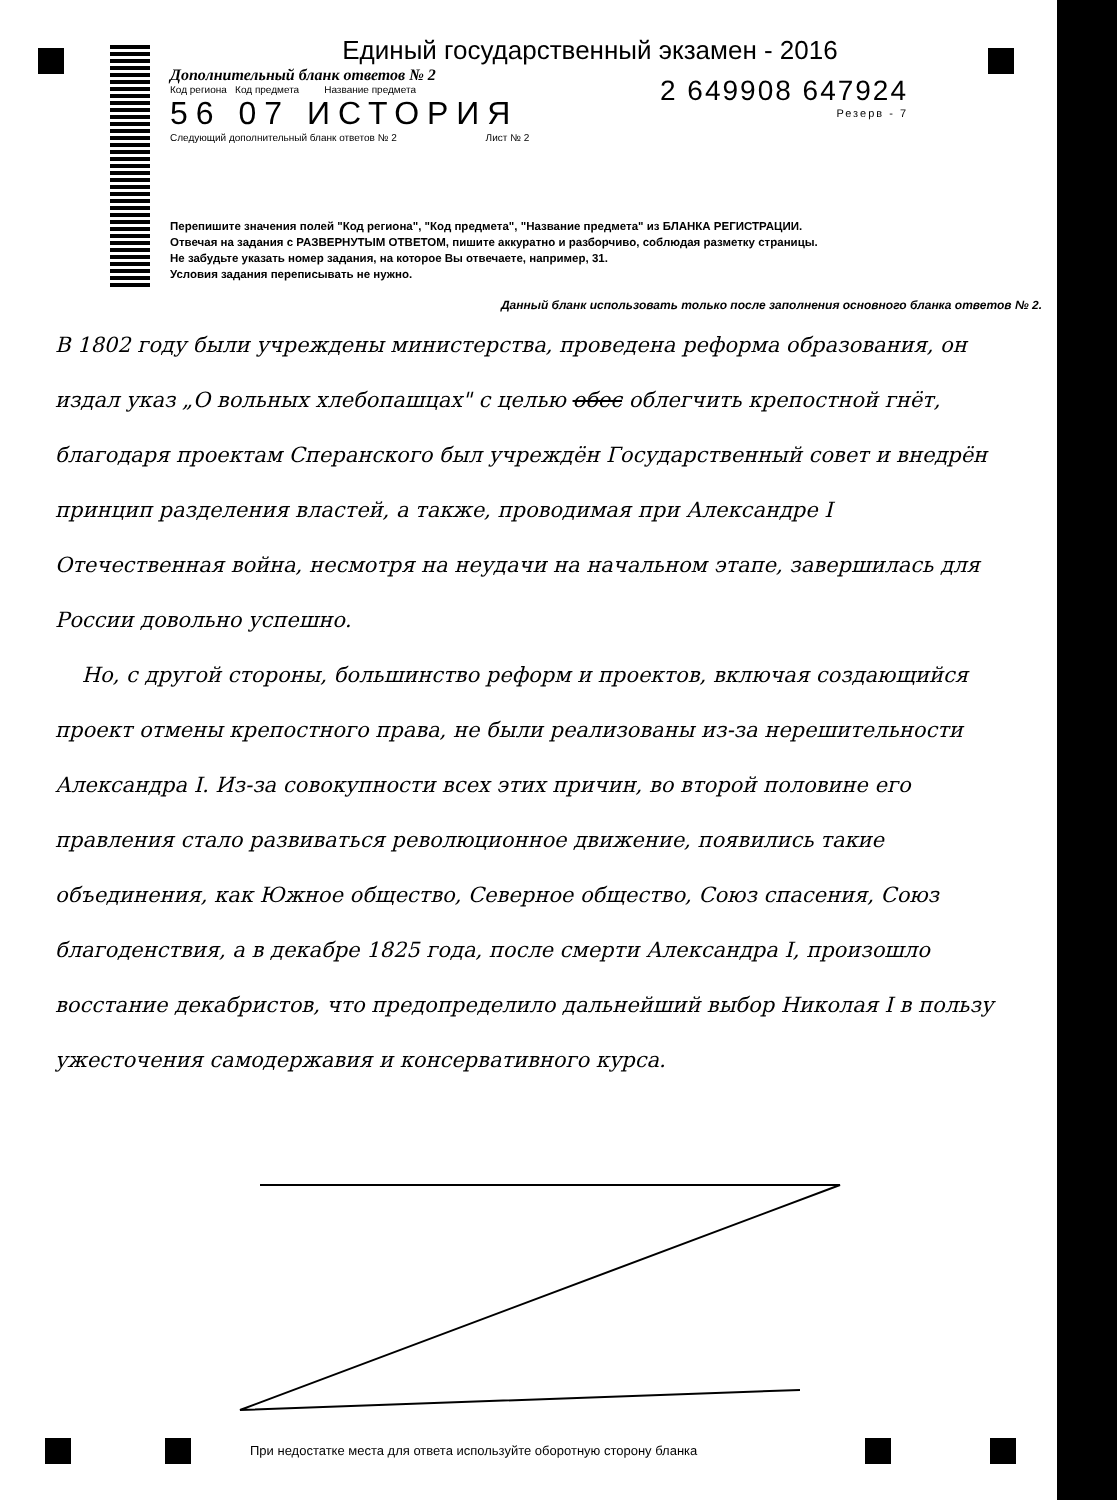Единый государственный экзамен - 2016
Дополнительный бланк ответов № 2
Код региона Код предмета Название предмета
56 07 ИСТОРИЯ
Следующий дополнительный бланк ответов № 2 Лист № 2
2 649908 647924
Резерв - 7
Перепишите значения полей "Код региона", "Код предмета", "Название предмета" из БЛАНКА РЕГИСТРАЦИИ.
Отвечая на задания с РАЗВЕРНУТЫМ ОТВЕТОМ, пишите аккуратно и разборчиво, соблюдая разметку страницы.
Не забудьте указать номер задания, на которое Вы отвечаете, например, 31.
Условия задания переписывать не нужно.
Данный бланк использовать только после заполнения основного бланка ответов № 2.
В 1802 году были учреждены министерства, проведена реформа образования, он издал указ „О вольных хлебопашцах" с целью обес облегчить крепостной гнёт, благодаря проектам Сперанского был учреждён Государственный совет и внедрён принцип разделения властей, а также, проводимая при Александре I Отечественная война, несмотря на неудачи на начальном этапе, завершилась для России довольно успешно.
Но, с другой стороны, большинство реформ и проектов, включая создающийся проект отмены крепостного права, не были реализованы из-за нерешительности Александра I. Из-за совокупности всех этих причин, во второй половине его правления стало развиваться революционное движение, появились такие объединения, как Южное общество, Северное общество, Союз спасения, Союз благоденствия, а в декабре 1825 года, после смерти Александра I, произошло восстание декабристов, что предопределило дальнейший выбор Николая I в пользу ужесточения самодержавия и консервативного курса.
При недостатке места для ответа используйте оборотную сторону бланка